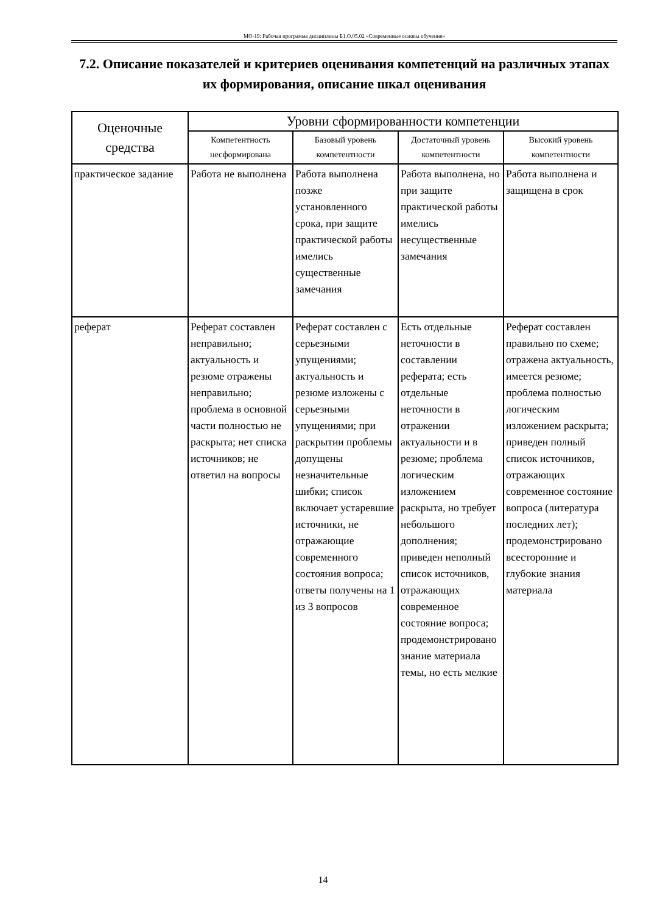МО-19: Рабочая программа дисциплины Б1.О.05.02 «Современные основы обучения»
7.2. Описание показателей и критериев оценивания компетенций на различных этапах их формирования, описание шкал оценивания
| Оценочные средства | Уровни сформированности компетенции | | | |
| --- | --- | --- | --- | --- |
| | Компетентность несформирована | Базовый уровень компетентности | Достаточный уровень компетентности | Высокий уровень компетентности |
| практическое задание | Работа не выполнена | Работа выполнена позже установленного срока, при защите практической работы имелись существенные замечания | Работа выполнена, но при защите практической работы имелись несущественные замечания | Работа выполнена и защищена в срок |
| реферат | Реферат составлен неправильно; актуальность и резюме отражены неправильно; проблема в основной части полностью не раскрыта; нет списка источников; не ответил на вопросы | Реферат составлен с серьезными упущениями; актуальность и резюме изложены с серьезными упущениями; при раскрытии проблемы допущены незначительные шибки; список включает устаревшие источники, не отражающие современного состояния вопроса; ответы получены на 1 из 3 вопросов | Есть отдельные неточности в составлении реферата; есть отдельные неточности в отражении актуальности и в резюме; проблема логическим изложением раскрыта, но требует небольшого дополнения; приведен неполный список источников, отражающих современное состояние вопроса; продемонстрировано знание материала темы, но есть мелкие | Реферат составлен правильно по схеме; отражена актуальность, имеется резюме; проблема полностью логическим изложением раскрыта; приведен полный список источников, отражающих современное состояние вопроса (литература последних лет); продемонстрировано всесторонние и глубокие знания материала |
14